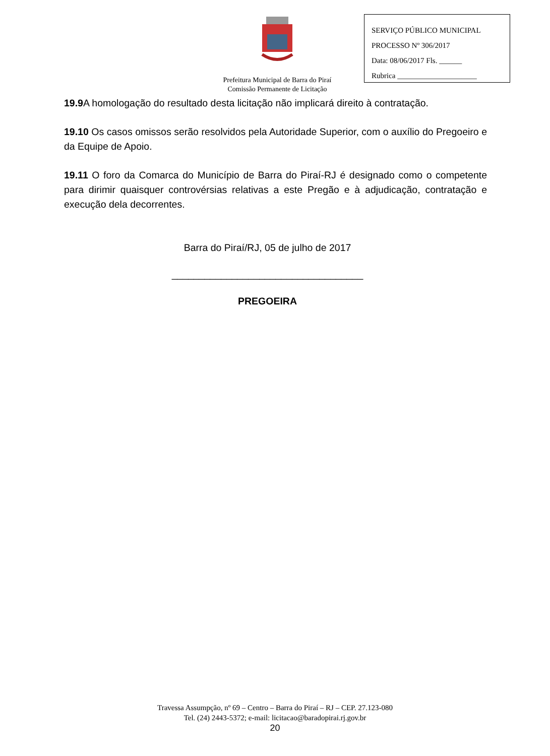SERVIÇO PÚBLICO MUNICIPAL
PROCESSO Nº 306/2017
Data: 08/06/2017 Fls. ______
Rubrica _____________________
Prefeitura Municipal de Barra do Piraí
Comissão Permanente de Licitação
19.9 A homologação do resultado desta licitação não implicará direito à contratação.
19.10 Os casos omissos serão resolvidos pela Autoridade Superior, com o auxílio do Pregoeiro e da Equipe de Apoio.
19.11 O foro da Comarca do Município de Barra do Piraí-RJ é designado como o competente para dirimir quaisquer controvérsias relativas a este Pregão e à adjudicação, contratação e execução dela decorrentes.
Barra do Piraí/RJ, 05 de julho de 2017
___________________________________
PREGOEIRA
Travessa Assumpção, nº 69 – Centro – Barra do Piraí – RJ – CEP. 27.123-080
Tel. (24) 2443-5372; e-mail: licitacao@baradopirai.rj.gov.br
20